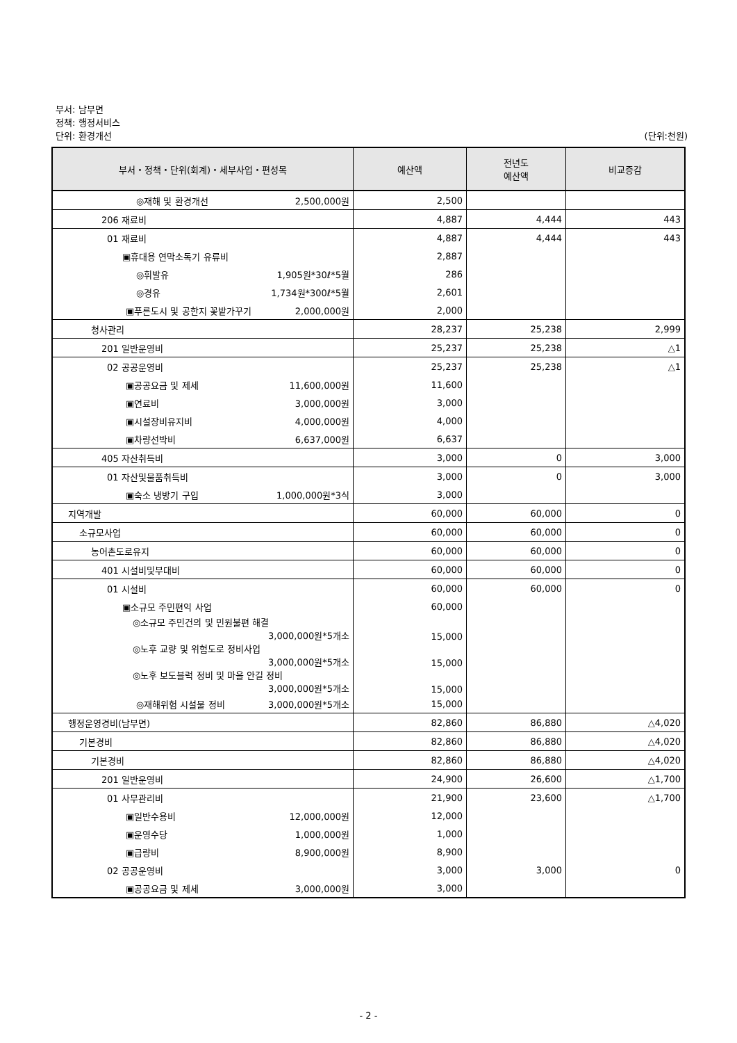부서: 남부면
정책: 행정서비스
단위: 환경개선
(단위:천원)
| 부서・정책・단위(회계)・세부사업・편성목 | 예산액 | 전년도 예산액 | 비교증감 |
| --- | --- | --- | --- |
| ◎재해 및 환경개선 2,500,000원 | 2,500 | | |
| 206 재료비 | 4,887 | 4,444 | 443 |
| 01 재료비 | 4,887 | 4,444 | 443 |
| ▣휴대용 연막소독기 유류비 | 2,887 | | |
| ◎휘발유 1,905원*30ℓ*5월 | 286 | | |
| ◎경유 1,734원*300ℓ*5월 | 2,601 | | |
| ▣푸른도시 및 공한지 꽃밭가꾸기 2,000,000원 | 2,000 | | |
| 청사관리 | 28,237 | 25,238 | 2,999 |
| 201 일반운영비 | 25,237 | 25,238 | △1 |
| 02 공공운영비 | 25,237 | 25,238 | △1 |
| ▣공공요금 및 제세 11,600,000원 | 11,600 | | |
| ▣연료비 3,000,000원 | 3,000 | | |
| ▣시설장비유지비 4,000,000원 | 4,000 | | |
| ▣차량선박비 6,637,000원 | 6,637 | | |
| 405 자산취득비 | 3,000 | 0 | 3,000 |
| 01 자산및물품취득비 | 3,000 | 0 | 3,000 |
| ▣숙소 냉방기 구입 1,000,000원*3식 | 3,000 | | |
| 지역개발 | 60,000 | 60,000 | 0 |
| 소규모사업 | 60,000 | 60,000 | 0 |
| 농어촌도로유지 | 60,000 | 60,000 | 0 |
| 401 시설비및부대비 | 60,000 | 60,000 | 0 |
| 01 시설비 | 60,000 | 60,000 | 0 |
| ▣소규모 주민편익 사업 | 60,000 | | |
| ◎소규모 주민건의 및 민원불편 해결 3,000,000원*5개소 | 15,000 | | |
| ◎노후 교량 및 위험도로 정비사업 3,000,000원*5개소 | 15,000 | | |
| ◎노후 보도블럭 정비 및 마을 안길 정비 3,000,000원*5개소 | 15,000 | | |
| ◎재해위험 시설물 정비 3,000,000원*5개소 | 15,000 | | |
| 행정운영경비(남부면) | 82,860 | 86,880 | △4,020 |
| 기본경비 | 82,860 | 86,880 | △4,020 |
| 기본경비 | 82,860 | 86,880 | △4,020 |
| 201 일반운영비 | 24,900 | 26,600 | △1,700 |
| 01 사무관리비 | 21,900 | 23,600 | △1,700 |
| ▣일반수용비 12,000,000원 | 12,000 | | |
| ▣운영수당 1,000,000원 | 1,000 | | |
| ▣급량비 8,900,000원 | 8,900 | | |
| 02 공공운영비 | 3,000 | 3,000 | 0 |
| ▣공공요금 및 제세 3,000,000원 | 3,000 | | |
- 2 -